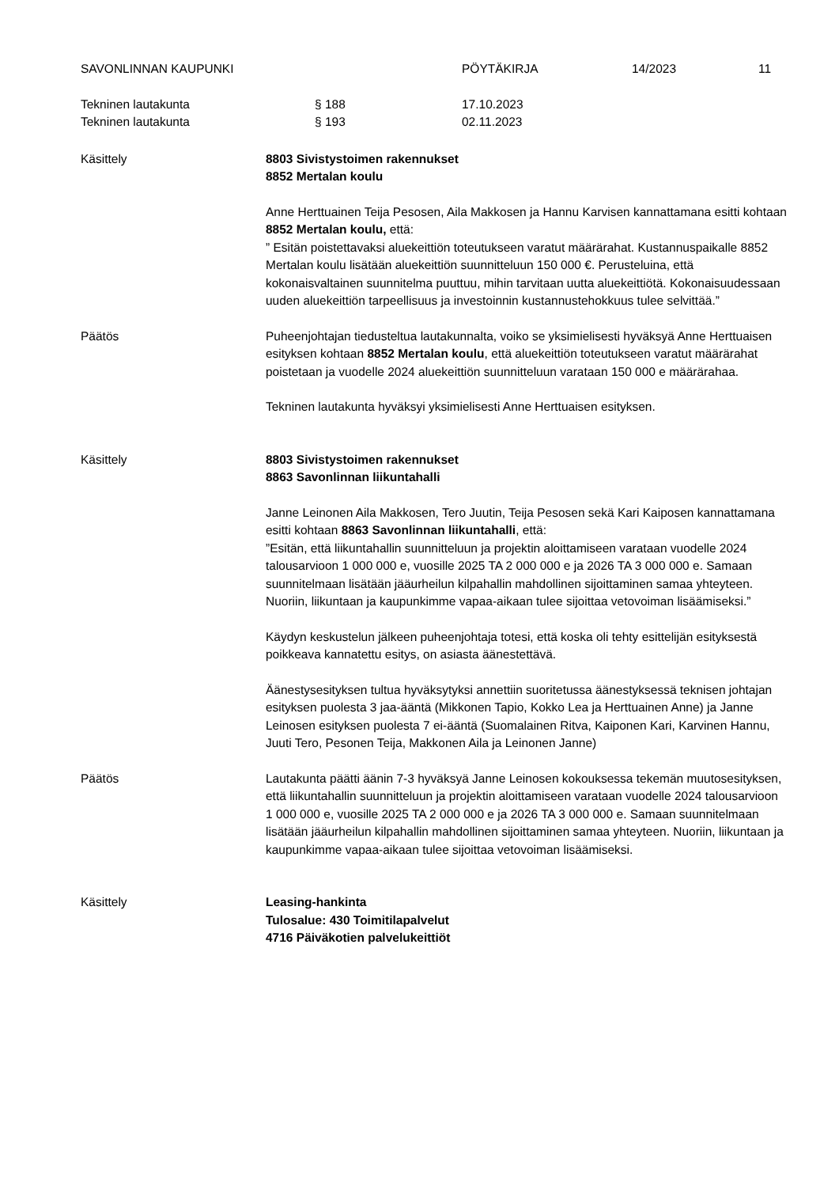SAVONLINNAN KAUPUNKI PÖYTÄKIRJA 14/2023 11
Tekninen lautakunta § 188 17.10.2023
Tekninen lautakunta § 193 02.11.2023
Käsittely 8803 Sivistystoimen rakennukset
8852 Mertalan koulu
Anne Herttuainen Teija Pesosen, Aila Makkosen ja Hannu Karvisen kannattamana esitti kohtaan 8852 Mertalan koulu, että:
” Esitän poistettavaksi aluekeittiön toteutukseen varatut määrärahat. Kustannuspaikalle 8852 Mertalan koulu lisätään aluekeittiön suunnitteluun 150 000 €. Perusteluina, että kokonaisvaltainen suunnitelma puuttuu, mihin tarvitaan uutta aluekeittiötä. Kokonaisuudessaan uuden aluekeittiön tarpeellisuus ja investoinnin kustannustehokkuus tulee selvittää.”
Päätös Puheenjohtajan tiedusteltua lautakunnalta, voiko se yksimielisesti hyväksyä Anne Herttuaisen esityksen kohtaan 8852 Mertalan koulu, että aluekeittiön toteutukseen varatut määrärahat poistetaan ja vuodelle 2024 aluekeittiön suunnitteluun varataan 150 000 e määrärahaa.
Tekninen lautakunta hyväksyi yksimielisesti Anne Herttuaisen esityksen.
Käsittely 8803 Sivistystoimen rakennukset
8863 Savonlinnan liikuntahalli
Janne Leinonen Aila Makkosen, Tero Juutin, Teija Pesosen sekä Kari Kaiposen kannattamana esitti kohtaan 8863 Savonlinnan liikuntahalli, että:
”Esitän, että liikuntahallin suunnitteluun ja projektin aloittamiseen varataan vuodelle 2024 talousarvioon 1 000 000 e, vuosille 2025 TA 2 000 000 e ja 2026 TA 3 000 000 e. Samaan suunnitelmaan lisätään jääurheilun kilpahallin mahdollinen sijoittaminen samaa yhteyteen. Nuoriin, liikuntaan ja kaupunkimme vapaa-aikaan tulee sijoittaa vetovoiman lisäämiseksi.”
Käydyn keskustelun jälkeen puheenjohtaja totesi, että koska oli tehty esittelijän esityksestä poikkeava kannatettu esitys, on asiasta äänestettävä.
Äänestysesityksen tultua hyväksytyksi annettiin suoritetussa äänestyksessä teknisen johtajan esityksen puolesta 3 jaa-ääntä (Mikkonen Tapio, Kokko Lea ja Herttuainen Anne) ja Janne Leinosen esityksen puolesta 7 ei-ääntä (Suomalainen Ritva, Kaiponen Kari, Karvinen Hannu, Juuti Tero, Pesonen Teija, Makkonen Aila ja Leinonen Janne)
Päätös Lautakunta päätti äänin 7-3 hyväksyä Janne Leinosen kokouksessa tekemän muutosesityksen, että liikuntahallin suunnitteluun ja projektin aloittamiseen varataan vuodelle 2024 talousarvioon 1 000 000 e, vuosille 2025 TA 2 000 000 e ja 2026 TA 3 000 000 e. Samaan suunnitelmaan lisätään jääurheilun kilpahallin mahdollinen sijoittaminen samaa yhteyteen. Nuoriin, liikuntaan ja kaupunkimme vapaa-aikaan tulee sijoittaa vetovoiman lisäämiseksi.
Käsittely Leasing-hankinta
Tulosalue: 430 Toimitilapalvelut
4716 Päiväkotien palvelukeittiöt